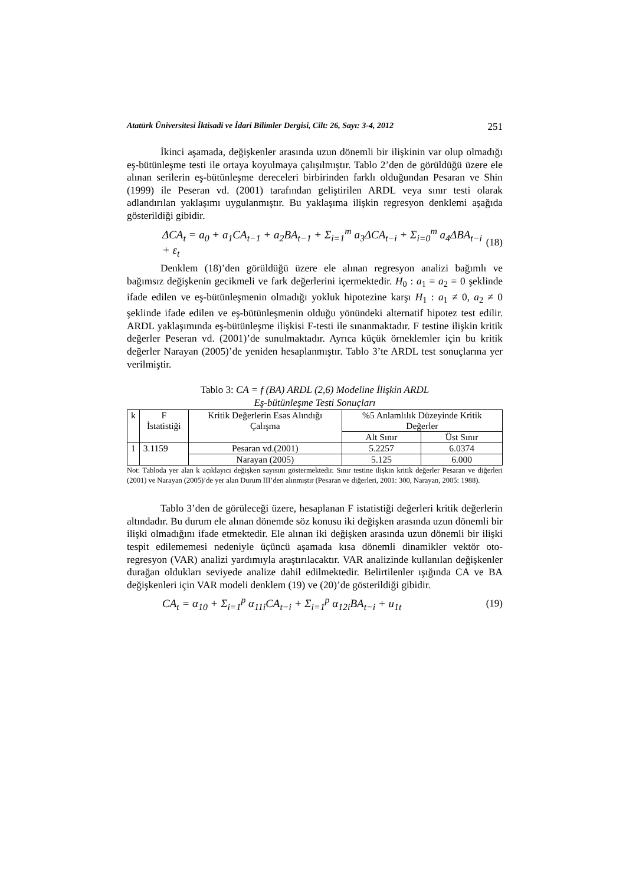Atatürk Üniversitesi İktisadi ve İdari Bilimler Dergisi, Cilt: 26, Sayı: 3-4, 2012 251
İkinci aşamada, değişkenler arasında uzun dönemli bir ilişkinin var olup olmadığı eş-bütünleşme testi ile ortaya koyulmaya çalışılmıştır. Tablo 2’den de görüldüğü üzere ele alınan serilerin eş-bütünleşme dereceleri birbirinden farklı olduğundan Pesaran ve Shin (1999) ile Peseran vd. (2001) tarafından geliştirilen ARDL veya sınır testi olarak adlandırılan yaklaşımı uygulanmıştır. Bu yaklaşıma ilişkin regresyon denklemi aşağıda gösterildiği gibidir.
ΔCA<sub>t</sub> = a<sub>0</sub> + a<sub>1</sub>CA<sub>t−1</sub> + a<sub>2</sub>BA<sub>t−1</sub> + Σ<sub>i=1</sub><sup>m</sup> a<sub>3</sub>ΔCA<sub>t−i</sub> + Σ<sub>i=0</sub><sup>m</sup> a<sub>4</sub>ΔBA<sub>t−i</sub> + ε<sub>t</sub> (18)
Denklem (18)’den görüldüğü üzere ele alınan regresyon analizi bağımlı ve bağımsız değişkenin gecikmeli ve fark değerlerini içermektedir. H<sub>0</sub> : a<sub>1</sub> = a<sub>2</sub> = 0 şeklinde ifade edilen ve eş-bütünleşmenin olmadığı yokluk hipotezine karşı H<sub>1</sub> : a<sub>1</sub> ≠ 0, a<sub>2</sub> ≠ 0 şeklinde ifade edilen ve eş-bütünleşmenin olduğu yönündeki alternatif hipotez test edilir. ARDL yaklaşımında eş-bütünleşme ilişkisi F-testi ile sınanmaktadır. F testine ilişkin kritik değerler Peseran vd. (2001)’de sunulmaktadır. Ayrıca küçük örneklemler için bu kritik değerler Narayan (2005)’de yeniden hesaplanmıştır. Tablo 3’te ARDL test sonuçlarına yer verilmiştir.
Tablo 3: CA = f (BA) ARDL (2,6) Modeline İlişkin ARDL
Eş-bütünleşme Testi Sonuçları
| k | F İstatistiği | Kritik Değerlerin Esas Alındığı Çalışma | %5 Anlamlılık Düzeyinde Kritik Değerler | |
| | | | Alt Sınır | Üst Sınır |
| 1 | 3.1159 | Pesaran vd.(2001) | 5.2257 | 6.0374 |
| | | Narayan (2005) | 5.125 | 6.000 |
Not: Tabloda yer alan k açıklayıcı değişken sayısını göstermektedir. Sınır testine ilişkin kritik değerler Pesaran ve diğerleri (2001) ve Narayan (2005)’de yer alan Durum III’den alınmıştır (Pesaran ve diğerleri, 2001: 300, Narayan, 2005: 1988).
Tablo 3’den de görüleceği üzere, hesaplanan F istatistiği değerleri kritik değerlerin altındadır. Bu durum ele alınan dönemde söz konusu iki değişken arasında uzun dönemli bir ilişki olmadığını ifade etmektedir. Ele alınan iki değişken arasında uzun dönemli bir ilişki tespit edilememesi nedeniyle üçüncü aşamada kısa dönemli dinamikler vektör oto-regresyon (VAR) analizi yardımıyla araştırılacaktır. VAR analizinde kullanılan değişkenler durağan oldukları seviyede analize dahil edilmektedir. Belirtilenler ışığında CA ve BA değişkenleri için VAR modeli denklem (19) ve (20)’de gösterildiği gibidir.
CA<sub>t</sub> = α<sub>10</sub> + Σ<sub>i=1</sub><sup>p</sup> α<sub>11i</sub>CA<sub>t−i</sub> + Σ<sub>i=1</sub><sup>p</sup> α<sub>12i</sub>BA<sub>t−i</sub> + u<sub>1t</sub> (19)